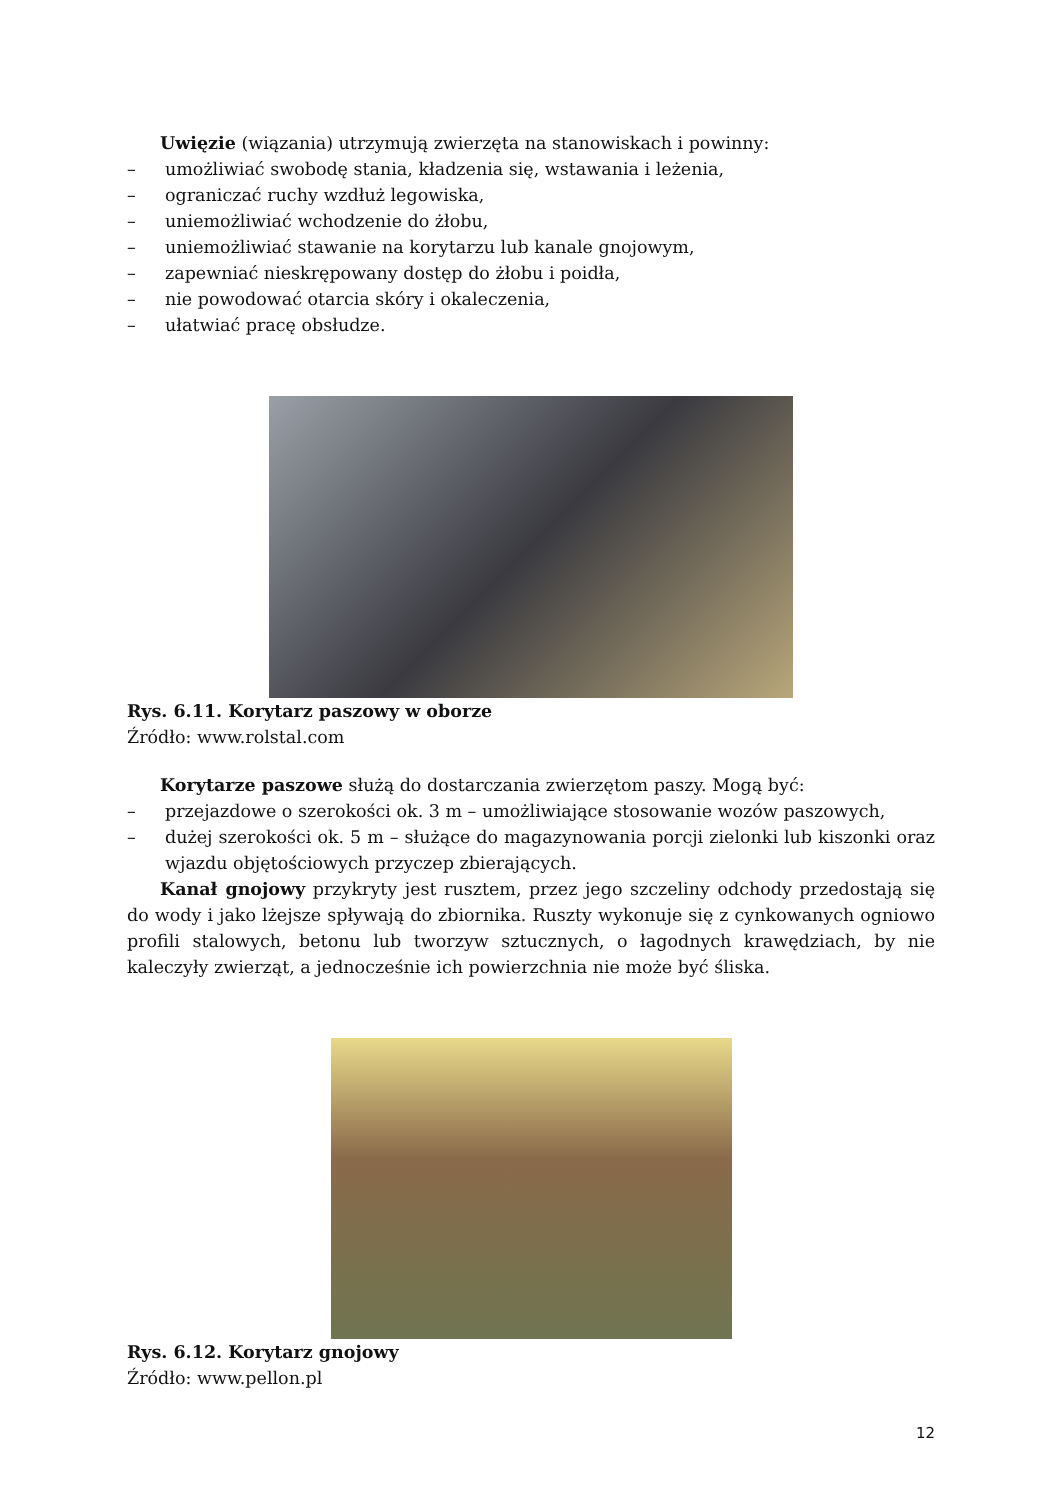Uwięzie (wiązania) utrzymują zwierzęta na stanowiskach i powinny:
– umożliwiać swobodę stania, kładzenia się, wstawania i leżenia,
– ograniczać ruchy wzdłuż legowiska,
– uniemożliwiać wchodzenie do żłobu,
– uniemożliwiać stawanie na korytarzu lub kanale gnojowym,
– zapewniać nieskrępowany dostęp do żłobu i poidła,
– nie powodować otarcia skóry i okaleczenia,
– ułatwiać pracę obsłudze.
Rys. 6.11. Korytarz paszowy w oborze
Źródło: www.rolstal.com
Korytarze paszowe służą do dostarczania zwierzętom paszy. Mogą być:
– przejazdowe o szerokości ok. 3 m – umożliwiające stosowanie wozów paszowych,
– dużej szerokości ok. 5 m – służące do magazynowania porcji zielonki lub kiszonki oraz wjazdu objętościowych przyczep zbierających.
Kanał gnojowy przykryty jest rusztem, przez jego szczeliny odchody przedostają się do wody i jako lżejsze spływają do zbiornika. Ruszty wykonuje się z cynkowanych ogniowo profili stalowych, betonu lub tworzyw sztucznych, o łagodnych krawędziach, by nie kaleczyły zwierząt, a jednocześnie ich powierzchnia nie może być śliska.
Rys. 6.12. Korytarz gnojowy
Źródło: www.pellon.pl
12